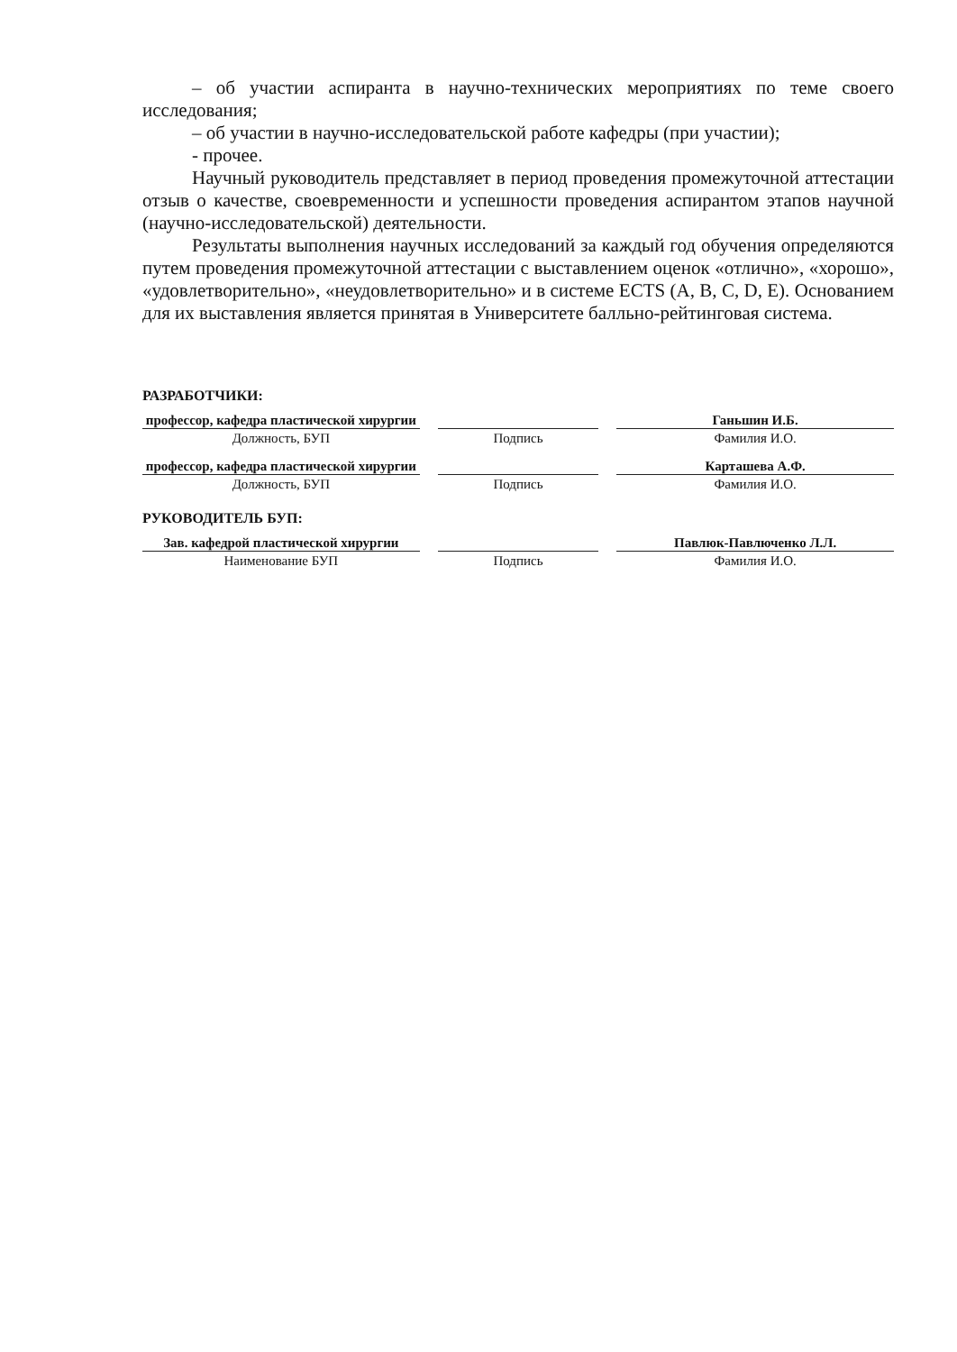– об участии аспиранта в научно-технических мероприятиях по теме своего исследования;
– об участии в научно-исследовательской работе кафедры (при участии);
- прочее.
Научный руководитель представляет в период проведения промежуточной аттестации отзыв о качестве, своевременности и успешности проведения аспирантом этапов научной (научно-исследовательской) деятельности.
Результаты выполнения научных исследований за каждый год обучения определяются путем проведения промежуточной аттестации с выставлением оценок «отлично», «хорошо», «удовлетворительно», «неудовлетворительно» и в системе ECTS (A, B, C, D, E). Основанием для их выставления является принятая в Университете балльно-рейтинговая система.
РАЗРАБОТЧИКИ:
профессор, кафедра пластической хирургии
Должность, БУП
Подпись
Ганьшин И.Б.
Фамилия И.О.
профессор, кафедра пластической хирургии
Должность, БУП
Подпись
Карташева А.Ф.
Фамилия И.О.
РУКОВОДИТЕЛЬ БУП:
Зав. кафедрой пластической хирургии
Наименование БУП
Подпись
Павлюк-Павлюченко Л.Л.
Фамилия И.О.